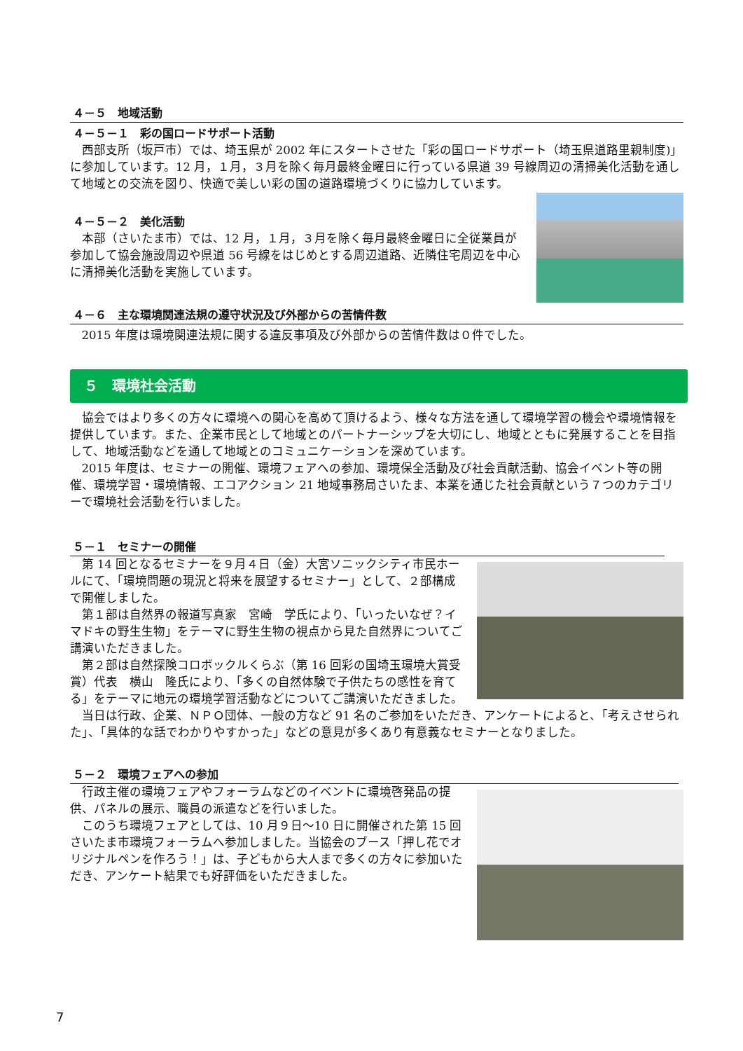４－５　地域活動
４－５－１　彩の国ロードサポート活動
西部支所（坂戸市）では、埼玉県が 2002 年にスタートさせた「彩の国ロードサポート（埼玉県道路里親制度)」に参加しています。12 月，１月，３月を除く毎月最終金曜日に行っている県道 39 号線周辺の清掃美化活動を通して地域との交流を図り、快適で美しい彩の国の道路環境づくりに協力しています。
４－５－２　美化活動
本部（さいたま市）では、12 月，１月，３月を除く毎月最終金曜日に全従業員が参加して協会施設周辺や県道 56 号線をはじめとする周辺道路、近隣住宅周辺を中心に清掃美化活動を実施しています。
４－６　主な環境関連法規の遵守状況及び外部からの苦情件数
2015 年度は環境関連法規に関する違反事項及び外部からの苦情件数は０件でした。
５　環境社会活動
協会ではより多くの方々に環境への関心を高めて頂けるよう、様々な方法を通して環境学習の機会や環境情報を提供しています。また、企業市民として地域とのパートナーシップを大切にし、地域とともに発展することを目指して、地域活動などを通して地域とのコミュニケーションを深めています。
2015 年度は、セミナーの開催、環境フェアへの参加、環境保全活動及び社会貢献活動、協会イベント等の開催、環境学習・環境情報、エコアクション 21 地域事務局さいたま、本業を通じた社会貢献という７つのカテゴリーで環境社会活動を行いました。
５－１　セミナーの開催
第 14 回となるセミナーを９月４日（金）大宮ソニックシティ市民ホールにて、「環境問題の現況と将来を展望するセミナー」として、２部構成で開催しました。
第１部は自然界の報道写真家　宮崎　学氏により、「いったいなぜ？イマドキの野生生物」をテーマに野生生物の視点から見た自然界についてご講演いただきました。
第２部は自然探険コロボックルくらぶ（第 16 回彩の国埼玉環境大賞受賞）代表　横山　隆氏により、「多くの自然体験で子供たちの感性を育てる」をテーマに地元の環境学習活動などについてご講演いただきました。
当日は行政、企業、ＮＰＯ団体、一般の方など 91 名のご参加をいただき、アンケートによると、「考えさせられた」、「具体的な話でわかりやすかった」などの意見が多くあり有意義なセミナーとなりました。
５－２　環境フェアへの参加
行政主催の環境フェアやフォーラムなどのイベントに環境啓発品の提供、パネルの展示、職員の派遣などを行いました。
このうち環境フェアとしては、10 月９日～10 日に開催された第 15 回さいたま市環境フォーラムへ参加しました。当協会のブース「押し花でオリジナルペンを作ろう！」は、子どもから大人まで多くの方々に参加いただき、アンケート結果でも好評価をいただきました。
7